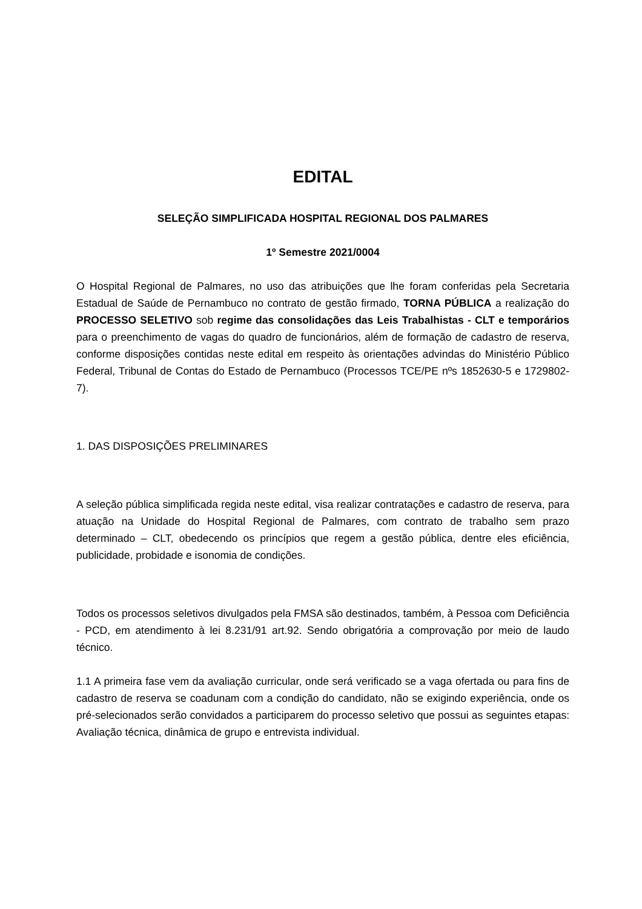EDITAL
SELEÇÃO SIMPLIFICADA HOSPITAL REGIONAL DOS PALMARES
1º Semestre 2021/0004
O Hospital Regional de Palmares, no uso das atribuições que lhe foram conferidas pela Secretaria Estadual de Saúde de Pernambuco no contrato de gestão firmado, TORNA PÚBLICA a realização do PROCESSO SELETIVO sob regime das consolidações das Leis Trabalhistas - CLT e temporários para o preenchimento de vagas do quadro de funcionários, além de formação de cadastro de reserva, conforme disposições contidas neste edital em respeito às orientações advindas do Ministério Público Federal, Tribunal de Contas do Estado de Pernambuco (Processos TCE/PE nºs 1852630-5 e 1729802-7).
1. DAS DISPOSIÇÕES PRELIMINARES
A seleção pública simplificada regida neste edital, visa realizar contratações e cadastro de reserva, para atuação na Unidade do Hospital Regional de Palmares, com contrato de trabalho sem prazo determinado – CLT, obedecendo os princípios que regem a gestão pública, dentre eles eficiência, publicidade, probidade e isonomia de condições.
Todos os processos seletivos divulgados pela FMSA são destinados, também, à Pessoa com Deficiência - PCD, em atendimento à lei 8.231/91 art.92. Sendo obrigatória a comprovação por meio de laudo técnico.
1.1 A primeira fase vem da avaliação curricular, onde será verificado se a vaga ofertada ou para fins de cadastro de reserva se coadunam com a condição do candidato, não se exigindo experiência, onde os pré-selecionados serão convidados a participarem do processo seletivo que possui as seguintes etapas: Avaliação técnica, dinâmica de grupo e entrevista individual.